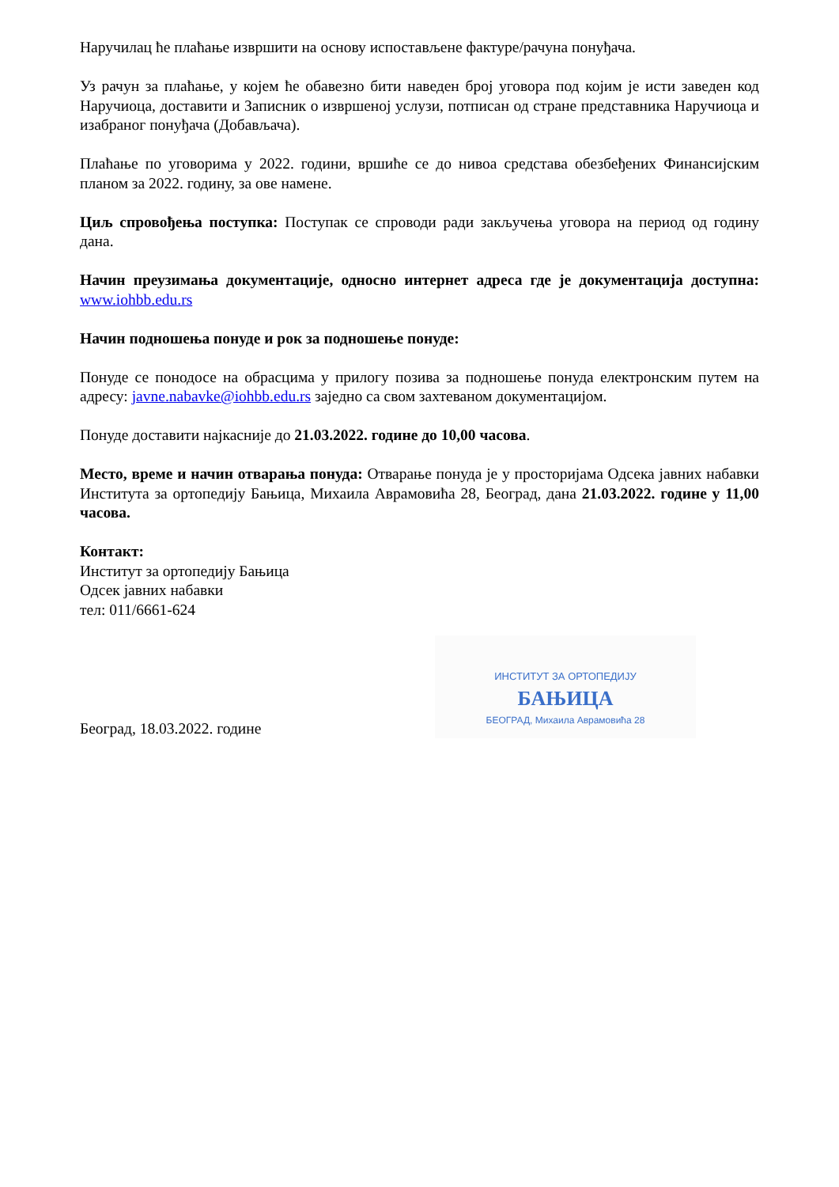Наручилац ће плаћање извршити на основу испостављене фактуре/рачуна понуђача.
Уз рачун за плаћање, у којем ће обавезно бити наведен број уговора под којим је исти заведен код Наручиоца, доставити и Записник о извршеној услузи, потписан од стране представника Наручиоца и изабраног понуђача (Добављача).
Плаћање по уговорима у 2022. години, вршиће се до нивоа средстава обезбеђених Финансијским планом за 2022. годину, за ове намене.
Циљ спровођења поступка: Поступак се спроводи ради закључења уговора на период од годину дана.
Начин преузимања документације, односно интернет адреса где је документација доступна: www.iohbb.edu.rs
Начин подношења понуде и рок за подношење понуде:
Понуде се понодосе на обрасцима у прилогу позива за подношење понуда електронским путем на адресу: javne.nabavke@iohbb.edu.rs заједно са свом захтеваном документацијом.
Понуде доставити најкасније до 21.03.2022. године до 10,00 часова.
Место, време и начин отварања понуда: Отварање понуда је у просторијама Одсека јавних набавки Института за ортопедију Бањица, Михаила Аврамовића 28, Београд, дана 21.03.2022. године у 11,00 часова.
Контакт:
Институт за ортопедију Бањица
Одсек јавних набавки
тел: 011/6661-624
Београд, 18.03.2022. године
ИНСТИТУТ ЗА ОРТОПЕДИЈУ
БАЊИЦА
БЕОГРАД, Михаила Аврамовића 28